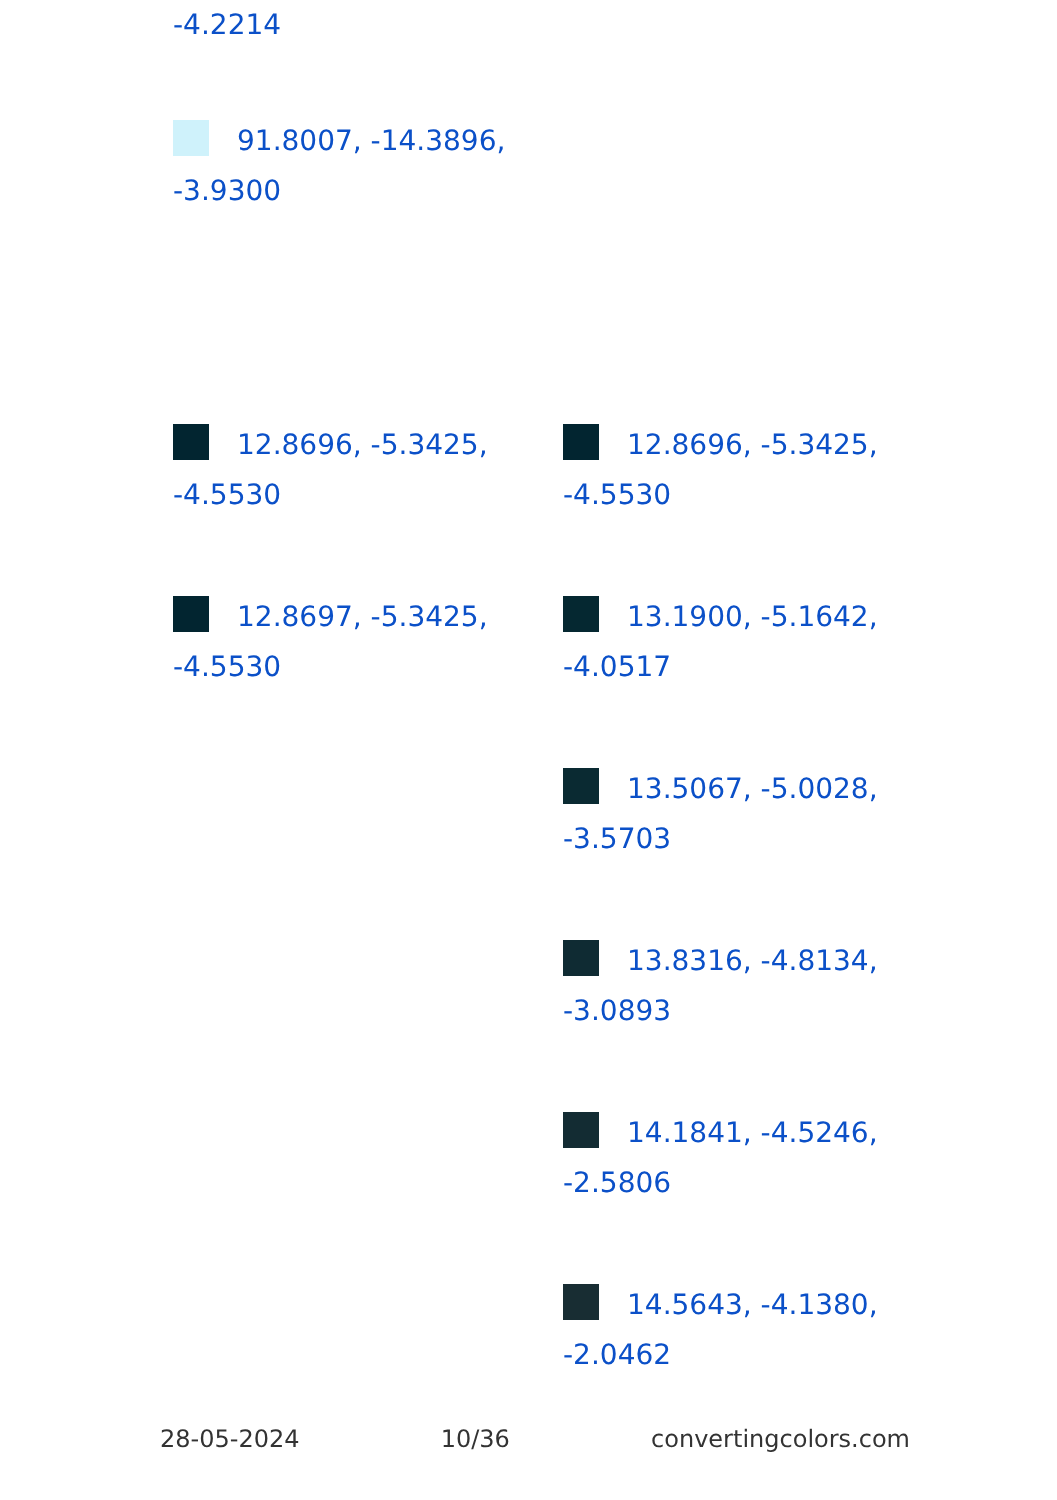-4.2214
91.8007, -14.3896, -3.9300
12.8696, -5.3425, -4.5530
12.8697, -5.3425, -4.5530
12.8696, -5.3425, -4.5530
13.1900, -5.1642, -4.0517
13.5067, -5.0028, -3.5703
13.8316, -4.8134, -3.0893
14.1841, -4.5246, -2.5806
14.5643, -4.1380, -2.0462
28-05-2024 10/36 convertingcolors.com